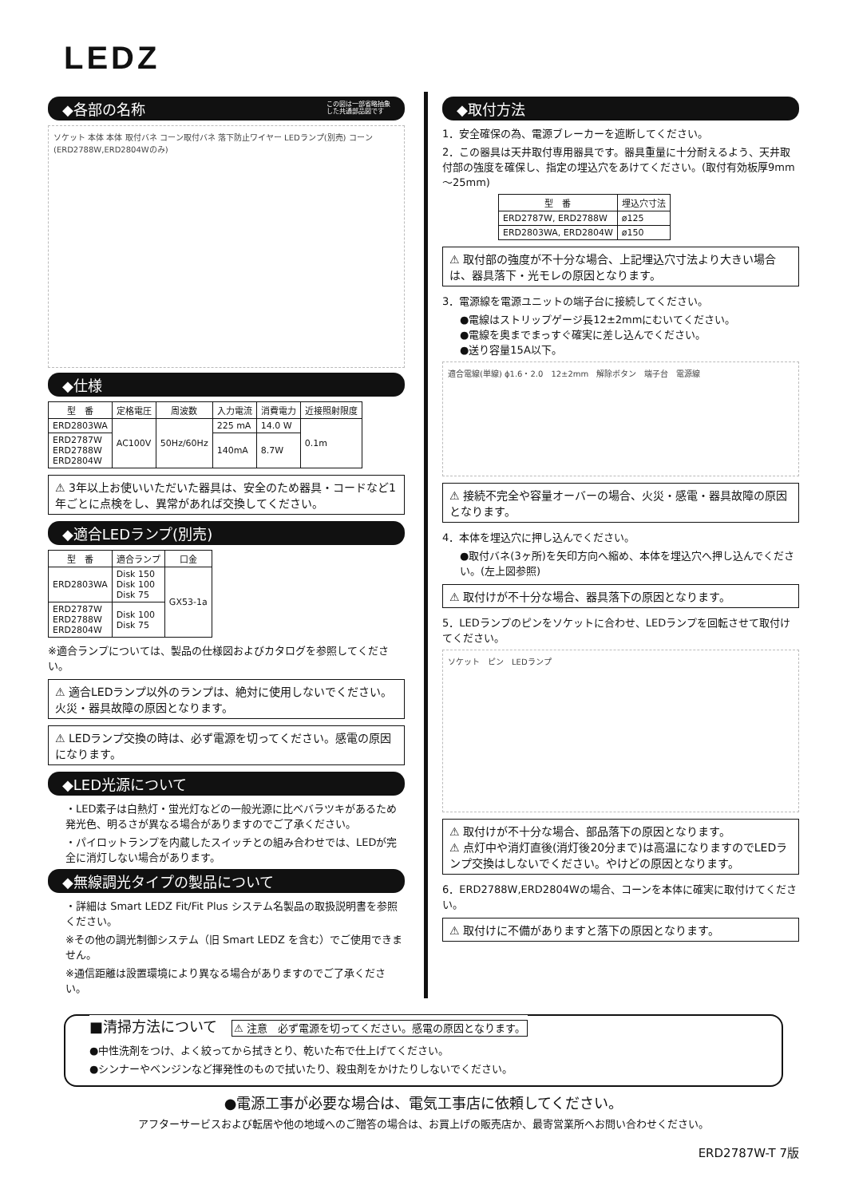LEDZ
◆各部の名称 この図は一部省略抽象
した共通部品図です
ソケット 本体 本体 取付バネ コーン取付バネ 落下防止ワイヤー LEDランプ(別売) コーン(ERD2788W,ERD2804Wのみ)
◆仕様
| 型 番 | 定格電圧 | 周波数 | 入力電流 | 消費電力 | 近接照射限度 |
| --- | --- | --- | --- | --- | --- |
| ERD2803WA | AC100V | 50Hz/60Hz | 225 mA | 14.0 W | 0.1m |
| ERD2787W ERD2788W ERD2804W | | | 140mA | 8.7W | |
⚠ 3年以上お使いいただいた器具は、安全のため器具・コードなど1年ごとに点検をし、異常があれば交換してください。
◆適合LEDランプ(別売)
| 型 番 | 適合ランプ | 口金 |
| --- | --- | --- |
| ERD2803WA | Disk 150 Disk 100 Disk 75 | GX53-1a |
| ERD2787W ERD2788W ERD2804W | Disk 100 Disk 75 | |
※適合ランプについては、製品の仕様図およびカタログを参照してください。
⚠ 適合LEDランプ以外のランプは、絶対に使用しないでください。火災・器具故障の原因となります。
⚠ LEDランプ交換の時は、必ず電源を切ってください。感電の原因になります。
◆LED光源について
・LED素子は白熱灯・蛍光灯などの一般光源に比べバラツキがあるため発光色、明るさが異なる場合がありますのでご了承ください。
・パイロットランプを内蔵したスイッチとの組み合わせでは、LEDが完全に消灯しない場合があります。
◆無線調光タイプの製品について
・詳細は Smart LEDZ Fit/Fit Plus システム名製品の取扱説明書を参照ください。
※その他の調光制御システム（旧 Smart LEDZ を含む）でご使用できません。
※通信距離は設置環境により異なる場合がありますのでご了承ください。
◆取付方法
1．安全確保の為、電源ブレーカーを遮断してください。
2．この器具は天井取付専用器具です。器具重量に十分耐えるよう、天井取付部の強度を確保し、指定の埋込穴をあけてください。(取付有効板厚9mm～25mm)
| 型 番 | 埋込穴寸法 |
| --- | --- |
| ERD2787W, ERD2788W | ø125 |
| ERD2803WA, ERD2804W | ø150 |
⚠ 取付部の強度が不十分な場合、上記埋込穴寸法より大きい場合は、器具落下・光モレの原因となります。
3．電源線を電源ユニットの端子台に接続してください。
●電線はストリップゲージ長12±2mmにむいてください。
●電線を奥までまっすぐ確実に差し込んでください。
●送り容量15A以下。
適合電線(単線) ϕ1.6・2.0　12±2mm　解除ボタン　端子台　電源線
⚠ 接続不完全や容量オーバーの場合、火災・感電・器具故障の原因となります。
4．本体を埋込穴に押し込んでください。
●取付バネ(3ヶ所)を矢印方向へ縮め、本体を埋込穴へ押し込んでください。(左上図参照)
⚠ 取付けが不十分な場合、器具落下の原因となります。
5．LEDランプのピンをソケットに合わせ、LEDランプを回転させて取付けてください。
ソケット　ピン　LEDランプ
⚠ 取付けが不十分な場合、部品落下の原因となります。
⚠ 点灯中や消灯直後(消灯後20分まで)は高温になりますのでLEDランプ交換はしないでください。やけどの原因となります。
6．ERD2788W,ERD2804Wの場合、コーンを本体に確実に取付けてください。
⚠ 取付けに不備がありますと落下の原因となります。
■清掃方法について　⚠ 注意　必ず電源を切ってください。感電の原因となります。
●中性洗剤をつけ、よく絞ってから拭きとり、乾いた布で仕上げてください。
●シンナーやベンジンなど揮発性のもので拭いたり、殺虫剤をかけたりしないでください。
●電源工事が必要な場合は、電気工事店に依頼してください。
アフターサービスおよび転居や他の地域へのご贈答の場合は、お買上げの販売店か、最寄営業所へお問い合わせください。
ERD2787W-T 7版